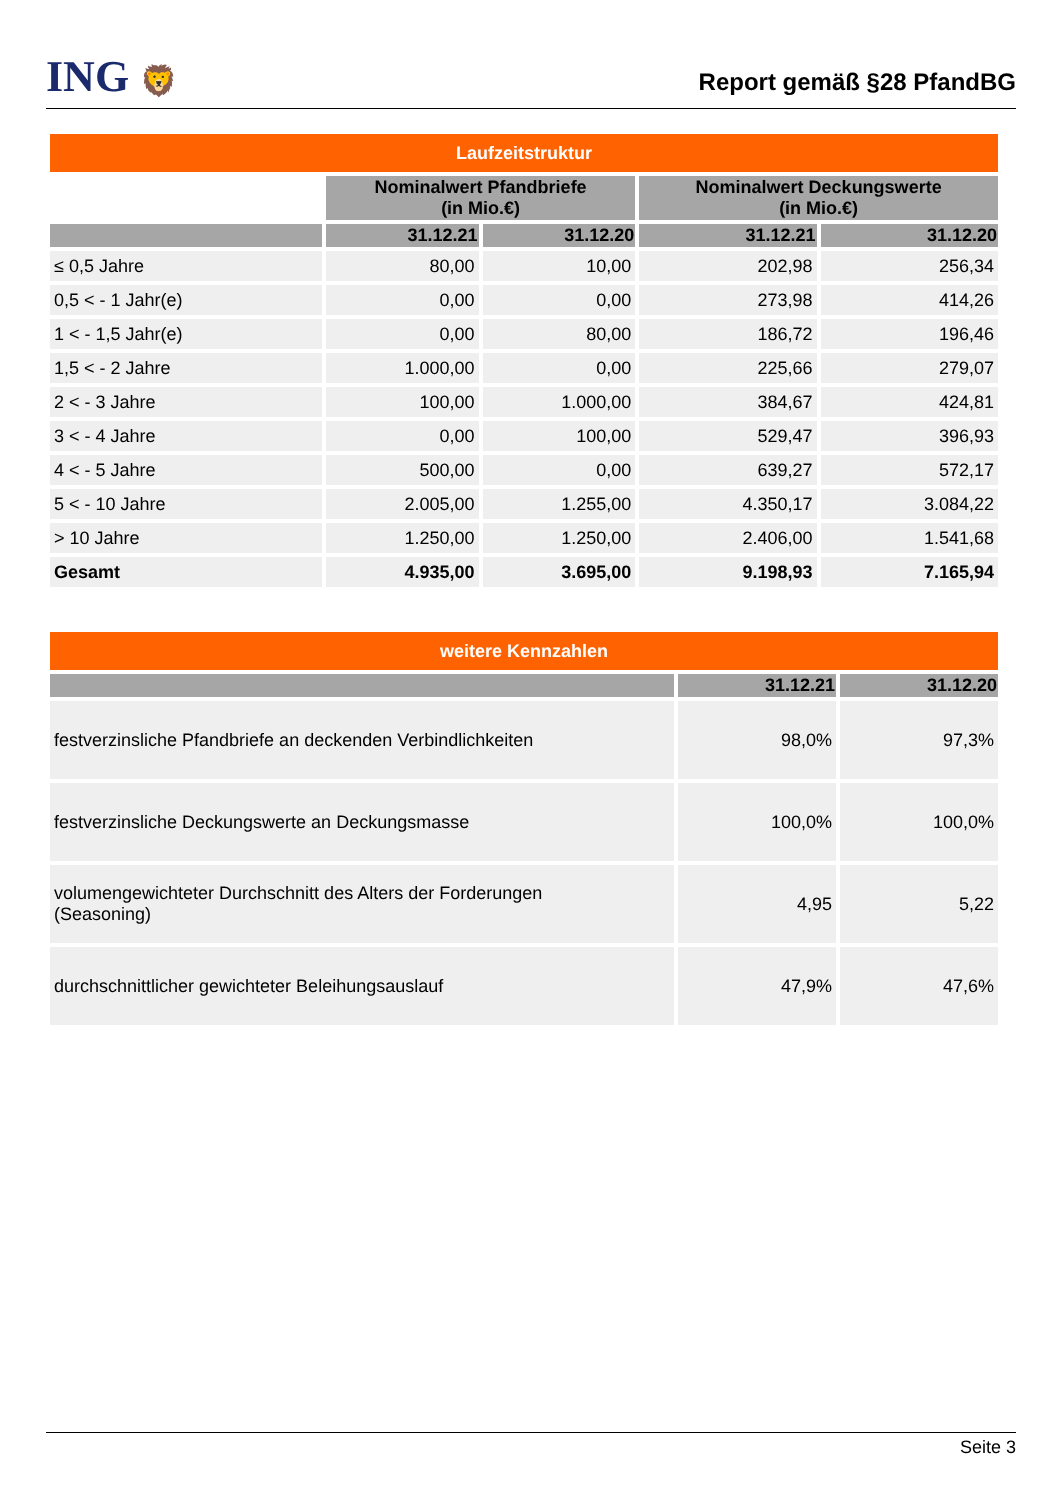ING 🦁
Report gemäß §28 PfandBG
| Laufzeitstruktur | | | | |
| --- | --- | --- | --- | --- |
| | Nominalwert Pfandbriefe (in Mio.€) | | Nominalwert Deckungswerte (in Mio.€) | |
| | 31.12.21 | 31.12.20 | 31.12.21 | 31.12.20 |
| ≤ 0,5 Jahre | 80,00 | 10,00 | 202,98 | 256,34 |
| 0,5 < - 1 Jahr(e) | 0,00 | 0,00 | 273,98 | 414,26 |
| 1 < - 1,5 Jahr(e) | 0,00 | 80,00 | 186,72 | 196,46 |
| 1,5 < - 2 Jahre | 1.000,00 | 0,00 | 225,66 | 279,07 |
| 2 < - 3 Jahre | 100,00 | 1.000,00 | 384,67 | 424,81 |
| 3 < - 4 Jahre | 0,00 | 100,00 | 529,47 | 396,93 |
| 4 < - 5 Jahre | 500,00 | 0,00 | 639,27 | 572,17 |
| 5 < - 10 Jahre | 2.005,00 | 1.255,00 | 4.350,17 | 3.084,22 |
| > 10 Jahre | 1.250,00 | 1.250,00 | 2.406,00 | 1.541,68 |
| Gesamt | 4.935,00 | 3.695,00 | 9.198,93 | 7.165,94 |
| weitere Kennzahlen | | |
| --- | --- | --- |
| | 31.12.21 | 31.12.20 |
| festverzinsliche Pfandbriefe an deckenden Verbindlichkeiten | 98,0% | 97,3% |
| festverzinsliche Deckungswerte an Deckungsmasse | 100,0% | 100,0% |
| volumengewichteter Durchschnitt des Alters der Forderungen (Seasoning) | 4,95 | 5,22 |
| durchschnittlicher gewichteter Beleihungsauslauf | 47,9% | 47,6% |
Seite 3